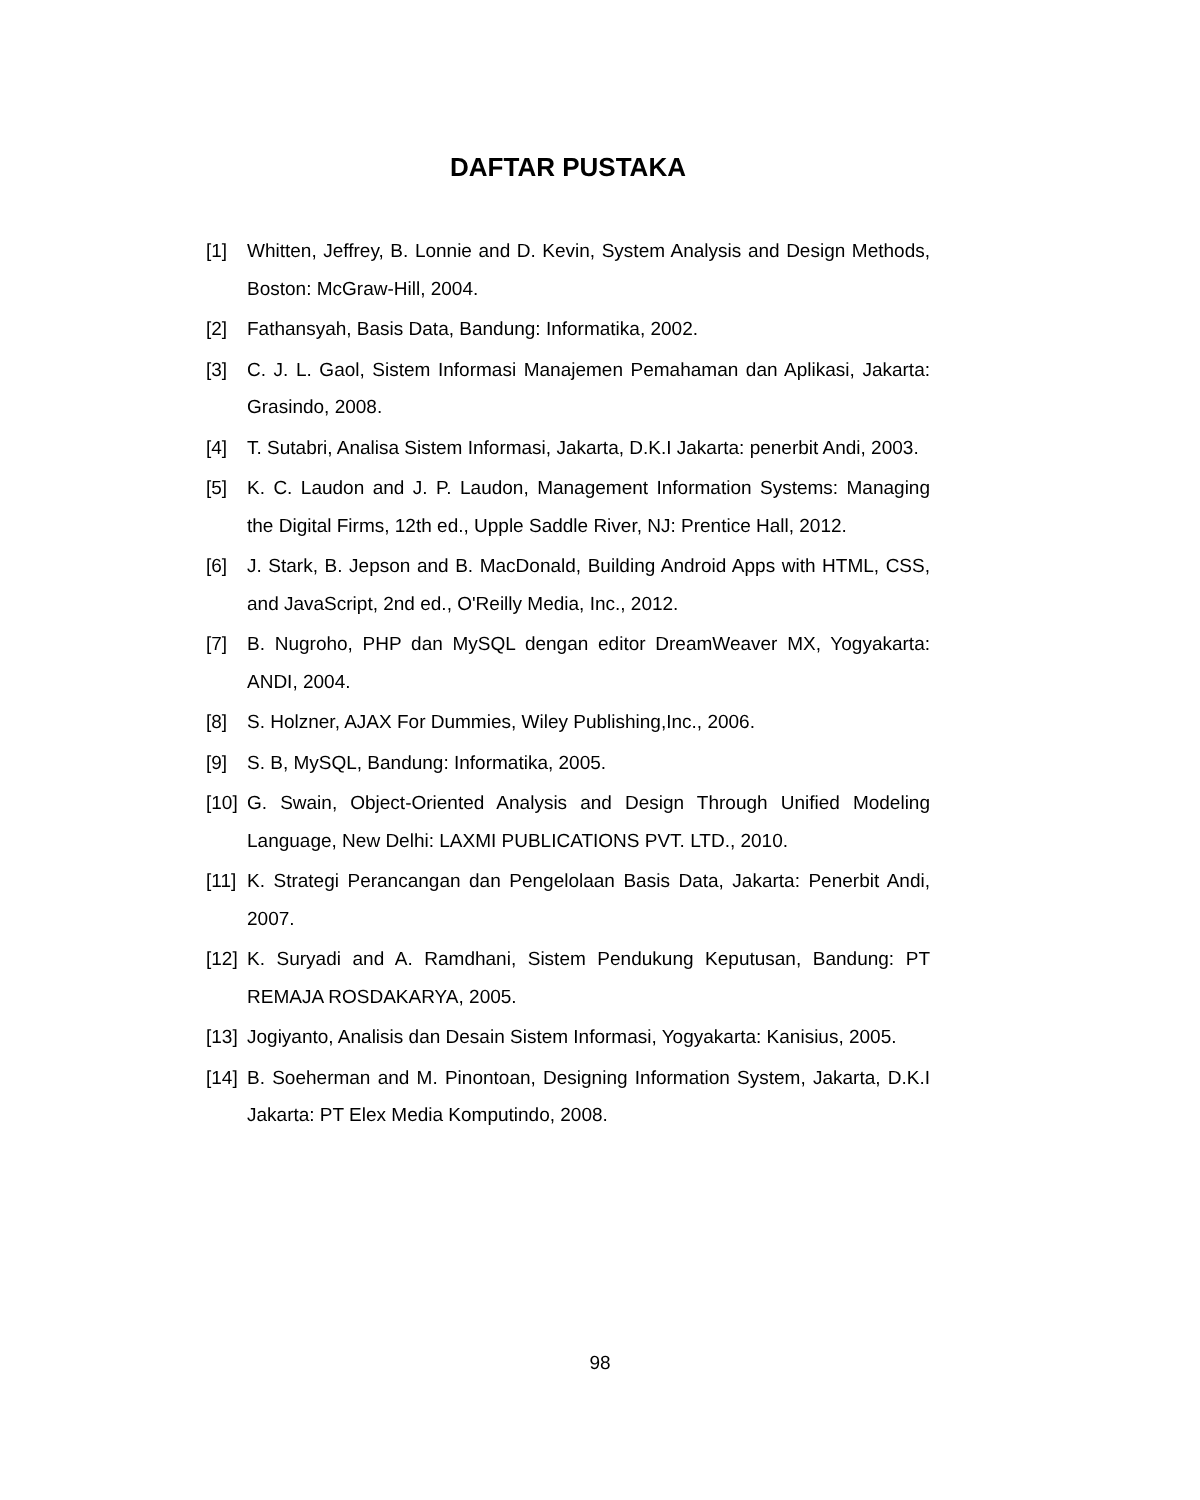DAFTAR PUSTAKA
[1] Whitten, Jeffrey, B. Lonnie and D. Kevin, System Analysis and Design Methods, Boston: McGraw-Hill, 2004.
[2] Fathansyah, Basis Data, Bandung: Informatika, 2002.
[3] C. J. L. Gaol, Sistem Informasi Manajemen Pemahaman dan Aplikasi, Jakarta: Grasindo, 2008.
[4] T. Sutabri, Analisa Sistem Informasi, Jakarta, D.K.I Jakarta: penerbit Andi, 2003.
[5] K. C. Laudon and J. P. Laudon, Management Information Systems: Managing the Digital Firms, 12th ed., Upple Saddle River, NJ: Prentice Hall, 2012.
[6] J. Stark, B. Jepson and B. MacDonald, Building Android Apps with HTML, CSS, and JavaScript, 2nd ed., O'Reilly Media, Inc., 2012.
[7] B. Nugroho, PHP dan MySQL dengan editor DreamWeaver MX, Yogyakarta: ANDI, 2004.
[8] S. Holzner, AJAX For Dummies, Wiley Publishing,Inc., 2006.
[9] S. B, MySQL, Bandung: Informatika, 2005.
[10] G. Swain, Object-Oriented Analysis and Design Through Unified Modeling Language, New Delhi: LAXMI PUBLICATIONS PVT. LTD., 2010.
[11] K. Strategi Perancangan dan Pengelolaan Basis Data, Jakarta: Penerbit Andi, 2007.
[12] K. Suryadi and A. Ramdhani, Sistem Pendukung Keputusan, Bandung: PT REMAJA ROSDAKARYA, 2005.
[13] Jogiyanto, Analisis dan Desain Sistem Informasi, Yogyakarta: Kanisius, 2005.
[14] B. Soeherman and M. Pinontoan, Designing Information System, Jakarta, D.K.I Jakarta: PT Elex Media Komputindo, 2008.
98